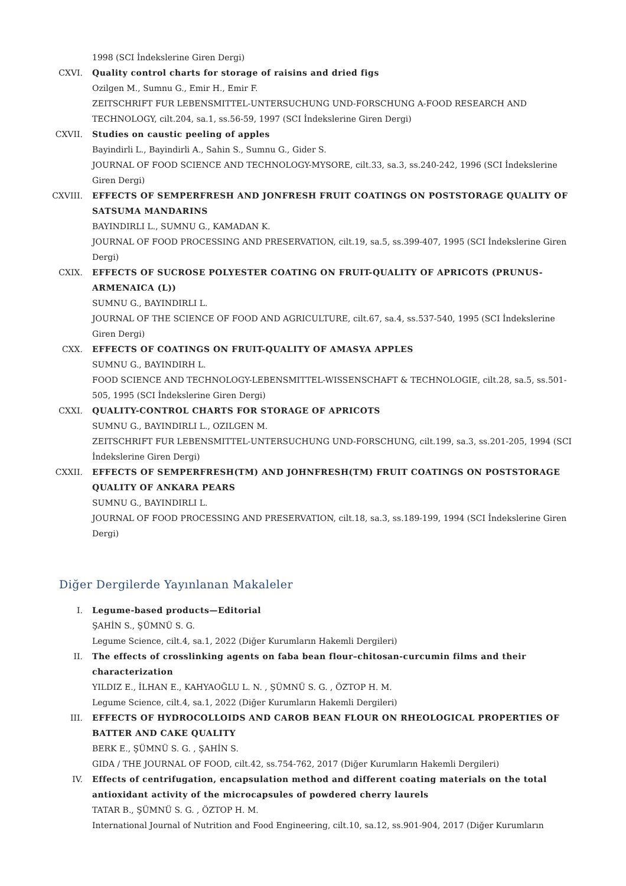1998 (SCI İndekslerine Giren Dergi)
CXVI. Quality control charts for storage of raisins and dried figs
Ozilgen M., Sumnu G., Emir H., Emir F.
ZEITSCHRIFT FUR LEBENSMITTEL-UNTERSUCHUNG UND-FORSCHUNG A-FOOD RESEARCH AND TECHNOLOGY, cilt.204, sa.1, ss.56-59, 1997 (SCI İndekslerine Giren Dergi)
CXVII. Studies on caustic peeling of apples
Bayindirli L., Bayindirli A., Sahin S., Sumnu G., Gider S.
JOURNAL OF FOOD SCIENCE AND TECHNOLOGY-MYSORE, cilt.33, sa.3, ss.240-242, 1996 (SCI İndekslerine Giren Dergi)
CXVIII. EFFECTS OF SEMPERFRESH AND JONFRESH FRUIT COATINGS ON POSTSTORAGE QUALITY OF SATSUMA MANDARINS
BAYINDIRLI L., SUMNU G., KAMADAN K.
JOURNAL OF FOOD PROCESSING AND PRESERVATION, cilt.19, sa.5, ss.399-407, 1995 (SCI İndekslerine Giren Dergi)
CXIX. EFFECTS OF SUCROSE POLYESTER COATING ON FRUIT-QUALITY OF APRICOTS (PRUNUS-ARMENAICA (L))
SUMNU G., BAYINDIRLI L.
JOURNAL OF THE SCIENCE OF FOOD AND AGRICULTURE, cilt.67, sa.4, ss.537-540, 1995 (SCI İndekslerine Giren Dergi)
CXX. EFFECTS OF COATINGS ON FRUIT-QUALITY OF AMASYA APPLES
SUMNU G., BAYINDIRH L.
FOOD SCIENCE AND TECHNOLOGY-LEBENSMITTEL-WISSENSCHAFT & TECHNOLOGIE, cilt.28, sa.5, ss.501-505, 1995 (SCI İndekslerine Giren Dergi)
CXXI. QUALITY-CONTROL CHARTS FOR STORAGE OF APRICOTS
SUMNU G., BAYINDIRLI L., OZILGEN M.
ZEITSCHRIFT FUR LEBENSMITTEL-UNTERSUCHUNG UND-FORSCHUNG, cilt.199, sa.3, ss.201-205, 1994 (SCI İndekslerine Giren Dergi)
CXXII. EFFECTS OF SEMPERFRESH(TM) AND JOHNFRESH(TM) FRUIT COATINGS ON POSTSTORAGE QUALITY OF ANKARA PEARS
SUMNU G., BAYINDIRLI L.
JOURNAL OF FOOD PROCESSING AND PRESERVATION, cilt.18, sa.3, ss.189-199, 1994 (SCI İndekslerine Giren Dergi)
Diğer Dergilerde Yayınlanan Makaleler
I. Legume-based products—Editorial
ŞAHİN S., ŞÜMNÜ S. G.
Legume Science, cilt.4, sa.1, 2022 (Diğer Kurumların Hakemli Dergileri)
II. The effects of crosslinking agents on faba bean flour–chitosan-curcumin films and their characterization
YILDIZ E., İLHAN E., KAHYAOĞLU L. N. , ŞÜMNÜ S. G. , ÖZTOP H. M.
Legume Science, cilt.4, sa.1, 2022 (Diğer Kurumların Hakemli Dergileri)
III. EFFECTS OF HYDROCOLLOIDS AND CAROB BEAN FLOUR ON RHEOLOGICAL PROPERTIES OF BATTER AND CAKE QUALITY
BERK E., ŞÜMNÜ S. G. , ŞAHİN S.
GIDA / THE JOURNAL OF FOOD, cilt.42, ss.754-762, 2017 (Diğer Kurumların Hakemli Dergileri)
IV. Effects of centrifugation, encapsulation method and different coating materials on the total antioxidant activity of the microcapsules of powdered cherry laurels
TATAR B., ŞÜMNÜ S. G. , ÖZTOP H. M.
International Journal of Nutrition and Food Engineering, cilt.10, sa.12, ss.901-904, 2017 (Diğer Kurumların